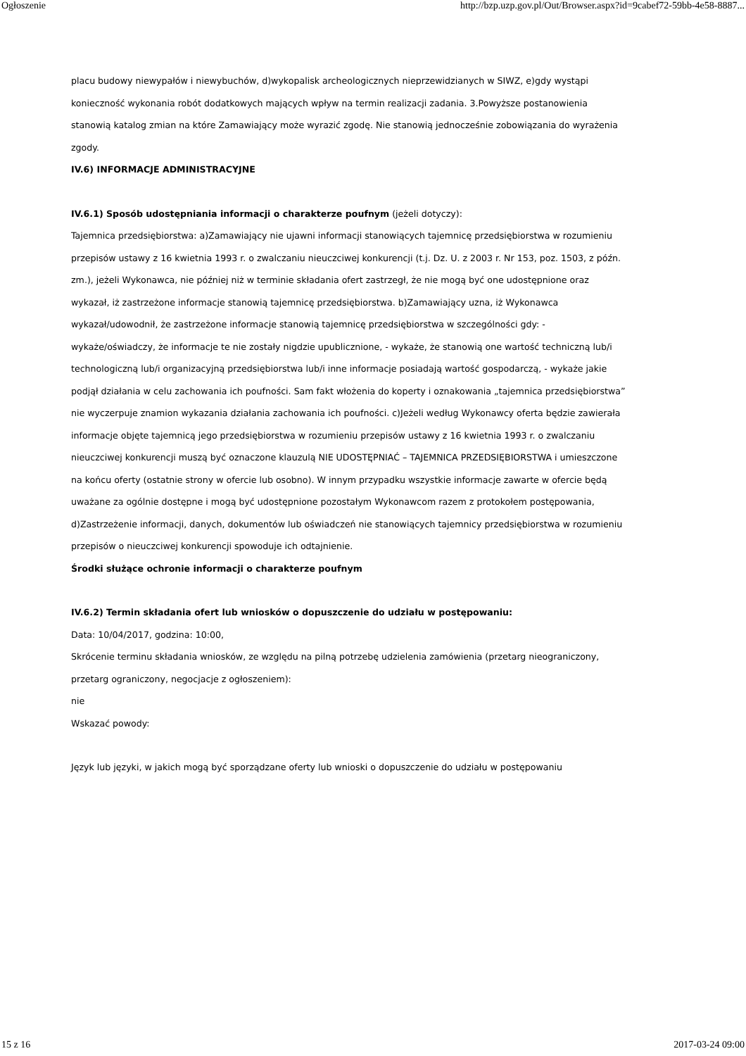Ogłoszenie http://bzp.uzp.gov.pl/Out/Browser.aspx?id=9cabef72-59bb-4e58-8887...
placu budowy niewypałów i niewybuchów, d)wykopalisk archeologicznych nieprzewidzianych w SIWZ, e)gdy wystąpi konieczność wykonania robót dodatkowych mających wpływ na termin realizacji zadania. 3.Powyższe postanowienia stanowią katalog zmian na które Zamawiający może wyrazić zgodę. Nie stanowią jednocześnie zobowiązania do wyrażenia zgody.
IV.6) INFORMACJE ADMINISTRACYJNE
IV.6.1) Sposób udostępniania informacji o charakterze poufnym (jeżeli dotyczy):
Tajemnica przedsiębiorstwa: a)Zamawiający nie ujawni informacji stanowiących tajemnicę przedsiębiorstwa w rozumieniu przepisów ustawy z 16 kwietnia 1993 r. o zwalczaniu nieuczciwej konkurencji (t.j. Dz. U. z 2003 r. Nr 153, poz. 1503, z późn. zm.), jeżeli Wykonawca, nie później niż w terminie składania ofert zastrzegł, że nie mogą być one udostępnione oraz wykazał, iż zastrzeżone informacje stanowią tajemnicę przedsiębiorstwa. b)Zamawiający uzna, iż Wykonawca wykazał/udowodnił, że zastrzeżone informacje stanowią tajemnicę przedsiębiorstwa w szczególności gdy: - wykaże/oświadczy, że informacje te nie zostały nigdzie upublicznione, - wykaże, że stanowią one wartość techniczną lub/i technologiczną lub/i organizacyjną przedsiębiorstwa lub/i inne informacje posiadają wartość gospodarczą, - wykaże jakie podjął działania w celu zachowania ich poufności. Sam fakt włożenia do koperty i oznakowania „tajemnica przedsiębiorstwa” nie wyczerpuje znamion wykazania działania zachowania ich poufności. c)Jeżeli według Wykonawcy oferta będzie zawierała informacje objęte tajemnicą jego przedsiębiorstwa w rozumieniu przepisów ustawy z 16 kwietnia 1993 r. o zwalczaniu nieuczciwej konkurencji muszą być oznaczone klauzulą NIE UDOSTĘPNIAĆ – TAJEMNICA PRZEDSIĘBIORSTWA i umieszczone na końcu oferty (ostatnie strony w ofercie lub osobno). W innym przypadku wszystkie informacje zawarte w ofercie będą uważane za ogólnie dostępne i mogą być udostępnione pozostałym Wykonawcom razem z protokołem postępowania, d)Zastrzeżenie informacji, danych, dokumentów lub oświadczeń nie stanowiących tajemnicy przedsiębiorstwa w rozumieniu przepisów o nieuczciwej konkurencji spowoduje ich odtajnienie.
Środki służące ochronie informacji o charakterze poufnym
IV.6.2) Termin składania ofert lub wniosków o dopuszczenie do udziału w postępowaniu:
Data: 10/04/2017, godzina: 10:00,
Skrócenie terminu składania wniosków, ze względu na pilną potrzebę udzielenia zamówienia (przetarg nieograniczony, przetarg ograniczony, negocjacje z ogłoszeniem):
nie
Wskazać powody:
Język lub języki, w jakich mogą być sporządzane oferty lub wnioski o dopuszczenie do udziału w postępowaniu
15 z 16 2017-03-24 09:00